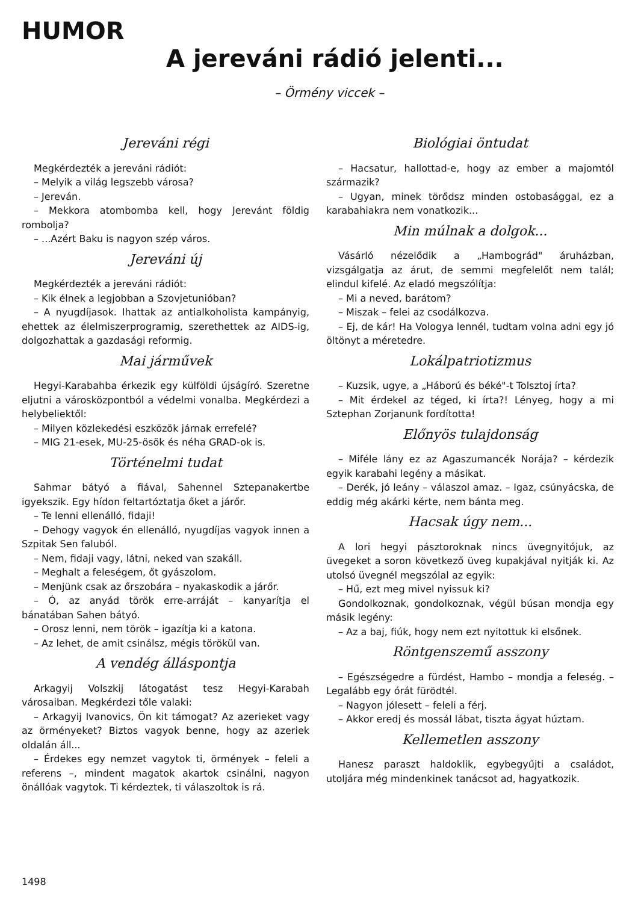HUMOR
A jereváni rádió jelenti...
– Örmény viccek –
Jereváni régi
Megkérdezték a jereváni rádiót:
– Melyik a világ legszebb városa?
– Jereván.
– Mekkora atombomba kell, hogy Jerevánt földig rombolja?
– ...Azért Baku is nagyon szép város.
Jereváni új
Megkérdezték a jereváni rádiót:
– Kik élnek a legjobban a Szovjetunióban?
– A nyugdíjasok. Ihattak az antialkoholista kampányig, ehettek az élelmiszerprogramig, szerethettek az AIDS-ig, dolgozhattak a gazdasági reformig.
Mai járművek
Hegyi-Karabahba érkezik egy külföldi újságíró. Szeretne eljutni a városközpontból a védelmi vonalba. Megkérdezi a helybeliektől:
– Milyen közlekedési eszközök járnak errefelé?
– MIG 21-esek, MU-25-ösök és néha GRAD-ok is.
Történelmi tudat
Sahmar bátyó a fiával, Sahennel Sztepanakertbe igyekszik. Egy hídon feltartóztatja őket a járőr.
– Te lenni ellenálló, fidaji!
– Dehogy vagyok én ellenálló, nyugdíjas vagyok innen a Szpitak Sen faluból.
– Nem, fidaji vagy, látni, neked van szakáll.
– Meghalt a feleségem, őt gyászolom.
– Menjünk csak az őrszobára – nyakaskodik a járőr.
– Ó, az anyád török erre-arráját – kanyarítja el bánatában Sahen bátyó.
– Orosz lenni, nem török – igazítja ki a katona.
– Az lehet, de amit csinálsz, mégis törökül van.
A vendég álláspontja
Arkagyij Volszkij látogatást tesz Hegyi-Karabah városaiban. Megkérdezi tőle valaki:
– Arkagyij Ivanovics, Ön kit támogat? Az azerieket vagy az örményeket? Biztos vagyok benne, hogy az azeriek oldalán áll...
– Érdekes egy nemzet vagytok ti, örmények – feleli a referens –, mindent magatok akartok csinálni, nagyon önállóak vagytok. Ti kérdeztek, ti válaszoltok is rá.
Biológiai öntudat
– Hacsatur, hallottad-e, hogy az ember a majomtól származik?
– Ugyan, minek törődsz minden ostobasággal, ez a karabahiakra nem vonatkozik...
Min múlnak a dolgok...
Vásárló nézelődik a „Hambográd" áruházban, vizsgálgatja az árut, de semmi megfelelőt nem talál; elindul kifelé. Az eladó megszólítja:
– Mi a neved, barátom?
– Miszak – felei az csodálkozva.
– Ej, de kár! Ha Vologya lennél, tudtam volna adni egy jó öltönyt a méretedre.
Lokálpatriotizmus
– Kuzsik, ugye, a „Háború és béké"-t Tolsztoj írta?
– Mit érdekel az téged, ki írta?! Lényeg, hogy a mi Sztephan Zorjanunk fordította!
Előnyös tulajdonság
– Miféle lány ez az Agaszumancék Norája? – kérdezik egyik karabahi legény a másikat.
– Derék, jó leány – válaszol amaz. – Igaz, csúnyácska, de eddig még akárki kérte, nem bánta meg.
Hacsak úgy nem...
A lori hegyi pásztoroknak nincs üvegnyitójuk, az üvegeket a soron következő üveg kupakjával nyitják ki. Az utolsó üvegnél megszólal az egyik:
– Hű, ezt meg mivel nyissuk ki?
Gondolkoznak, gondolkoznak, végül búsan mondja egy másik legény:
– Az a baj, fiúk, hogy nem ezt nyitottuk ki elsőnek.
Röntgenszemű asszony
– Egészségedre a fürdést, Hambo – mondja a feleség. – Legalább egy órát fürödtél.
– Nagyon jólesett – feleli a férj.
– Akkor eredj és mossál lábat, tiszta ágyat húztam.
Kellemetlen asszony
Hanesz paraszt haldoklik, egybegyűjti a családot, utoljára még mindenkinek tanácsot ad, hagyatkozik.
1498